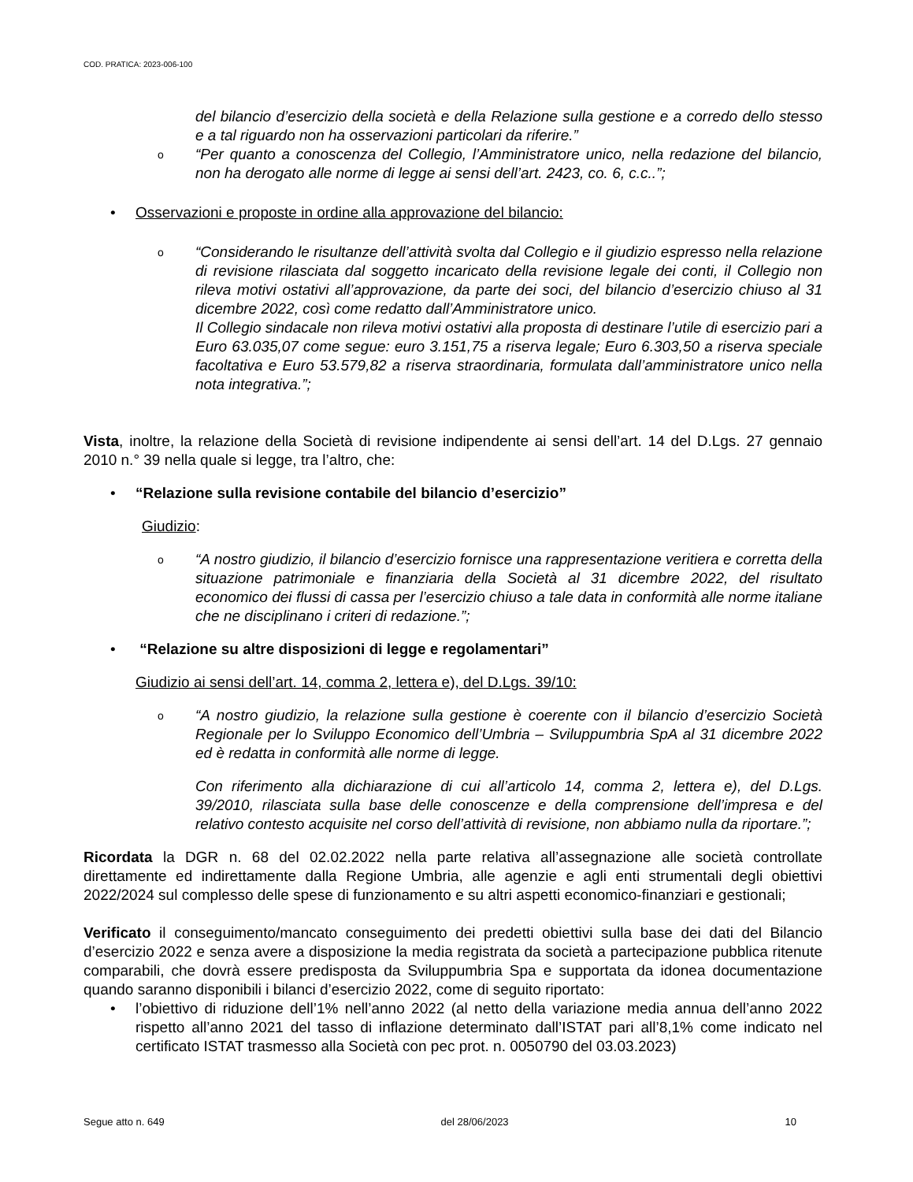COD. PRATICA: 2023-006-100
del bilancio d’esercizio della società e della Relazione sulla gestione e a corredo dello stesso e a tal riguardo non ha osservazioni particolari da riferire.”
o “Per quanto a conoscenza del Collegio, l’Amministratore unico, nella redazione del bilancio, non ha derogato alle norme di legge ai sensi dell’art. 2423, co. 6, c.c..”;
• Osservazioni e proposte in ordine alla approvazione del bilancio:
o “Considerando le risultanze dell’attività svolta dal Collegio e il giudizio espresso nella relazione di revisione rilasciata dal soggetto incaricato della revisione legale dei conti, il Collegio non rileva motivi ostativi all’approvazione, da parte dei soci, del bilancio d’esercizio chiuso al 31 dicembre 2022, così come redatto dall’Amministratore unico.
Il Collegio sindacale non rileva motivi ostativi alla proposta di destinare l’utile di esercizio pari a Euro 63.035,07 come segue: euro 3.151,75 a riserva legale; Euro 6.303,50 a riserva speciale facoltativa e Euro 53.579,82 a riserva straordinaria, formulata dall’amministratore unico nella nota integrativa.”;
Vista, inoltre, la relazione della Società di revisione indipendente ai sensi dell’art. 14 del D.Lgs. 27 gennaio 2010 n.° 39 nella quale si legge, tra l’altro, che:
• “Relazione sulla revisione contabile del bilancio d’esercizio”
Giudizio:
o “A nostro giudizio, il bilancio d’esercizio fornisce una rappresentazione veritiera e corretta della situazione patrimoniale e finanziaria della Società al 31 dicembre 2022, del risultato economico dei flussi di cassa per l’esercizio chiuso a tale data in conformità alle norme italiane che ne disciplinano i criteri di redazione.”;
• “Relazione su altre disposizioni di legge e regolamentari”
Giudizio ai sensi dell’art. 14, comma 2, lettera e), del D.Lgs. 39/10:
o “A nostro giudizio, la relazione sulla gestione è coerente con il bilancio d’esercizio Società Regionale per lo Sviluppo Economico dell’Umbria – Sviluppumbria SpA al 31 dicembre 2022 ed è redatta in conformità alle norme di legge.
Con riferimento alla dichiarazione di cui all’articolo 14, comma 2, lettera e), del D.Lgs. 39/2010, rilasciata sulla base delle conoscenze e della comprensione dell’impresa e del relativo contesto acquisite nel corso dell’attività di revisione, non abbiamo nulla da riportare.”;
Ricordata la DGR n. 68 del 02.02.2022 nella parte relativa all’assegnazione alle società controllate direttamente ed indirettamente dalla Regione Umbria, alle agenzie e agli enti strumentali degli obiettivi 2022/2024 sul complesso delle spese di funzionamento e su altri aspetti economico-finanziari e gestionali;
Verificato il conseguimento/mancato conseguimento dei predetti obiettivi sulla base dei dati del Bilancio d’esercizio 2022 e senza avere a disposizione la media registrata da società a partecipazione pubblica ritenute comparabili, che dovrà essere predisposta da Sviluppumbria Spa e supportata da idonea documentazione quando saranno disponibili i bilanci d’esercizio 2022, come di seguito riportato:
• l’obiettivo di riduzione dell’1% nell’anno 2022 (al netto della variazione media annua dell’anno 2022 rispetto all’anno 2021 del tasso di inflazione determinato dall’ISTAT pari all’8,1% come indicato nel certificato ISTAT trasmesso alla Società con pec prot. n. 0050790 del 03.03.2023)
Segue atto n. 649 del 28/06/2023 10